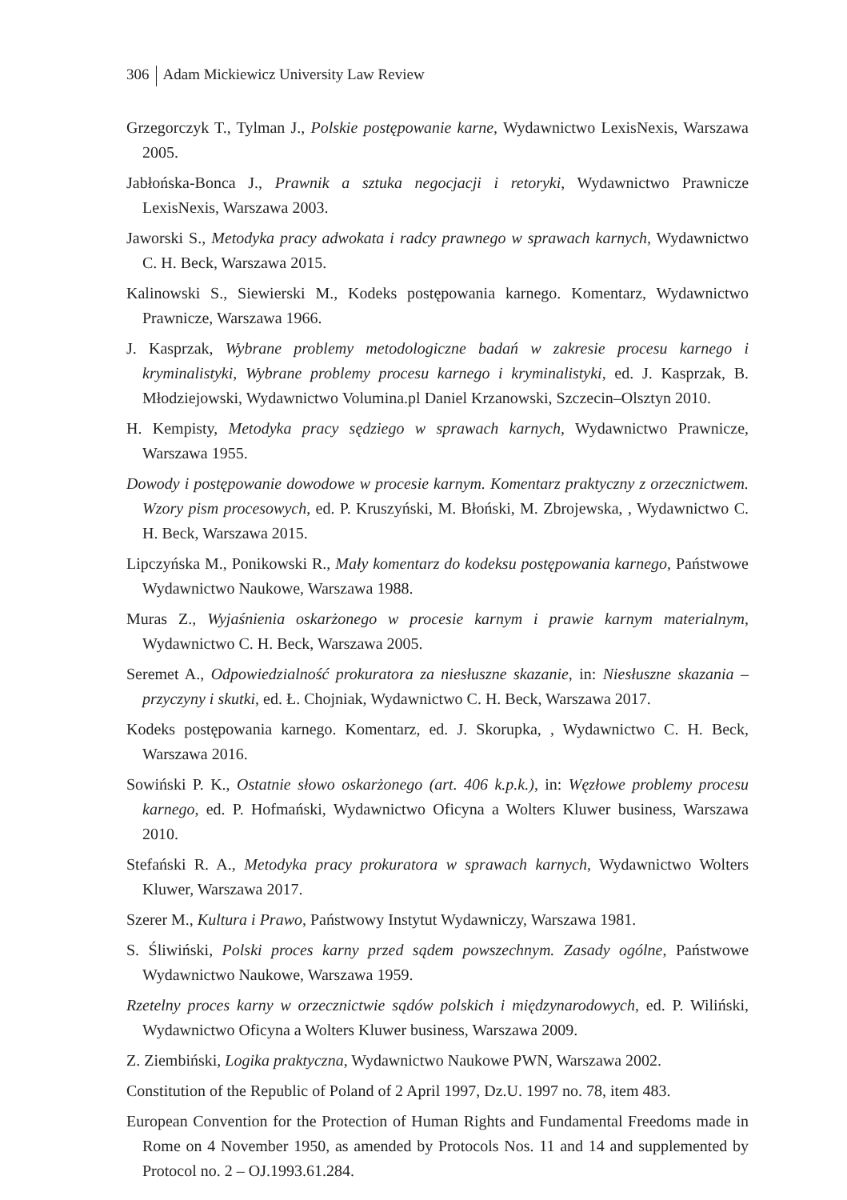306 Adam Mickiewicz University Law Review
Grzegorczyk T., Tylman J., Polskie postępowanie karne, Wydawnictwo LexisNexis, Warszawa 2005.
Jabłońska-Bonca J., Prawnik a sztuka negocjacji i retoryki, Wydawnictwo Prawnicze LexisNexis, Warszawa 2003.
Jaworski S., Metodyka pracy adwokata i radcy prawnego w sprawach karnych, Wydawnictwo C. H. Beck, Warszawa 2015.
Kalinowski S., Siewierski M., Kodeks postępowania karnego. Komentarz, Wydawnictwo Prawnicze, Warszawa 1966.
J. Kasprzak, Wybrane problemy metodologiczne badań w zakresie procesu karnego i kryminalistyki, Wybrane problemy procesu karnego i kryminalistyki, ed. J. Kasprzak, B. Młodziejowski, Wydawnictwo Volumina.pl Daniel Krzanowski, Szczecin–Olsztyn 2010.
H. Kempisty, Metodyka pracy sędziego w sprawach karnych, Wydawnictwo Prawnicze, Warszawa 1955.
Dowody i postępowanie dowodowe w procesie karnym. Komentarz praktyczny z orzecznictwem. Wzory pism procesowych, ed. P. Kruszyński, M. Błoński, M. Zbrojewska, , Wydawnictwo C. H. Beck, Warszawa 2015.
Lipczyńska M., Ponikowski R., Mały komentarz do kodeksu postępowania karnego, Państwowe Wydawnictwo Naukowe, Warszawa 1988.
Muras Z., Wyjaśnienia oskarżonego w procesie karnym i prawie karnym materialnym, Wydawnictwo C. H. Beck, Warszawa 2005.
Seremet A., Odpowiedzialność prokuratora za niesłuszne skazanie, in: Niesłuszne skazania – przyczyny i skutki, ed. Ł. Chojniak, Wydawnictwo C. H. Beck, Warszawa 2017.
Kodeks postępowania karnego. Komentarz, ed. J. Skorupka, , Wydawnictwo C. H. Beck, Warszawa 2016.
Sowiński P. K., Ostatnie słowo oskarżonego (art. 406 k.p.k.), in: Węzłowe problemy procesu karnego, ed. P. Hofmański, Wydawnictwo Oficyna a Wolters Kluwer business, Warszawa 2010.
Stefański R. A., Metodyka pracy prokuratora w sprawach karnych, Wydawnictwo Wolters Kluwer, Warszawa 2017.
Szerer M., Kultura i Prawo, Państwowy Instytut Wydawniczy, Warszawa 1981.
S. Śliwiński, Polski proces karny przed sądem powszechnym. Zasady ogólne, Państwowe Wydawnictwo Naukowe, Warszawa 1959.
Rzetelny proces karny w orzecznictwie sądów polskich i międzynarodowych, ed. P. Wiliński, Wydawnictwo Oficyna a Wolters Kluwer business, Warszawa 2009.
Z. Ziembiński, Logika praktyczna, Wydawnictwo Naukowe PWN, Warszawa 2002.
Constitution of the Republic of Poland of 2 April 1997, Dz.U. 1997 no. 78, item 483.
European Convention for the Protection of Human Rights and Fundamental Freedoms made in Rome on 4 November 1950, as amended by Protocols Nos. 11 and 14 and supplemented by Protocol no. 2 – OJ.1993.61.284.